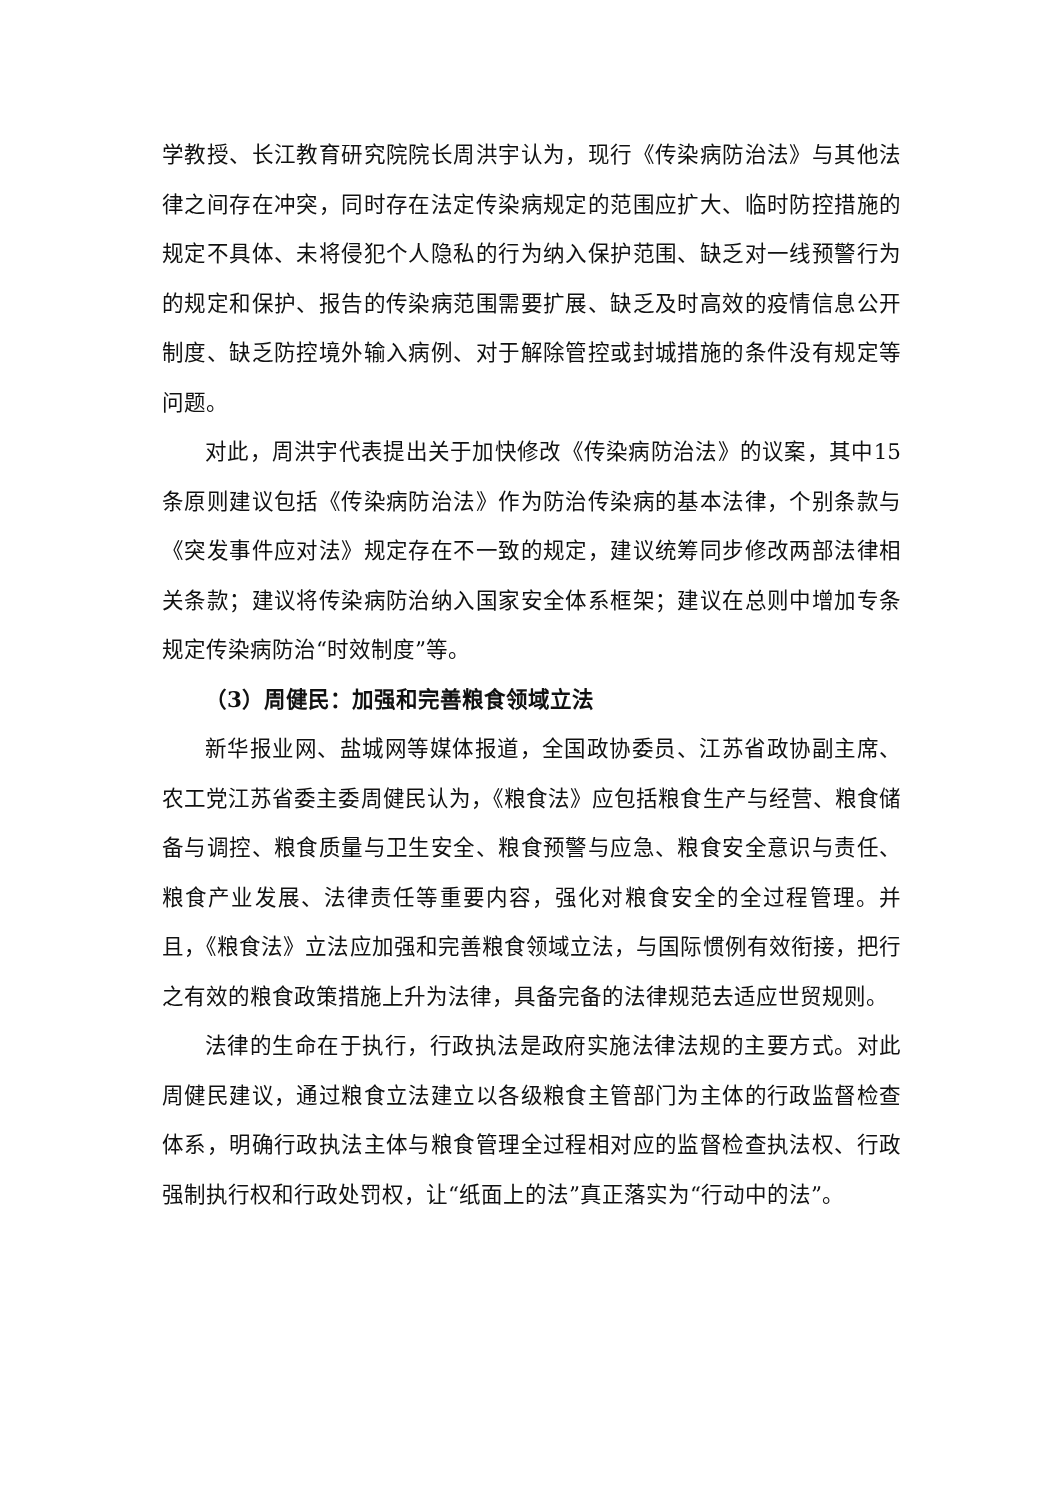学教授、长江教育研究院院长周洪宇认为，现行《传染病防治法》与其他法律之间存在冲突，同时存在法定传染病规定的范围应扩大、临时防控措施的规定不具体、未将侵犯个人隐私的行为纳入保护范围、缺乏对一线预警行为的规定和保护、报告的传染病范围需要扩展、缺乏及时高效的疫情信息公开制度、缺乏防控境外输入病例、对于解除管控或封城措施的条件没有规定等问题。
对此，周洪宇代表提出关于加快修改《传染病防治法》的议案，其中15条原则建议包括《传染病防治法》作为防治传染病的基本法律，个别条款与《突发事件应对法》规定存在不一致的规定，建议统筹同步修改两部法律相关条款；建议将传染病防治纳入国家安全体系框架；建议在总则中增加专条规定传染病防治“时效制度”等。
（3）周健民：加强和完善粮食领域立法
新华报业网、盐城网等媒体报道，全国政协委员、江苏省政协副主席、农工党江苏省委主委周健民认为，《粮食法》应包括粮食生产与经营、粮食储备与调控、粮食质量与卫生安全、粮食预警与应急、粮食安全意识与责任、粮食产业发展、法律责任等重要内容，强化对粮食安全的全过程管理。并且，《粮食法》立法应加强和完善粮食领域立法，与国际惯例有效衔接，把行之有效的粮食政策措施上升为法律，具备完备的法律规范去适应世贸规则。
法律的生命在于执行，行政执法是政府实施法律法规的主要方式。对此周健民建议，通过粮食立法建立以各级粮食主管部门为主体的行政监督检查体系，明确行政执法主体与粮食管理全过程相对应的监督检查执法权、行政强制执行权和行政处罚权，让“纸面上的法”真正落实为“行动中的法”。